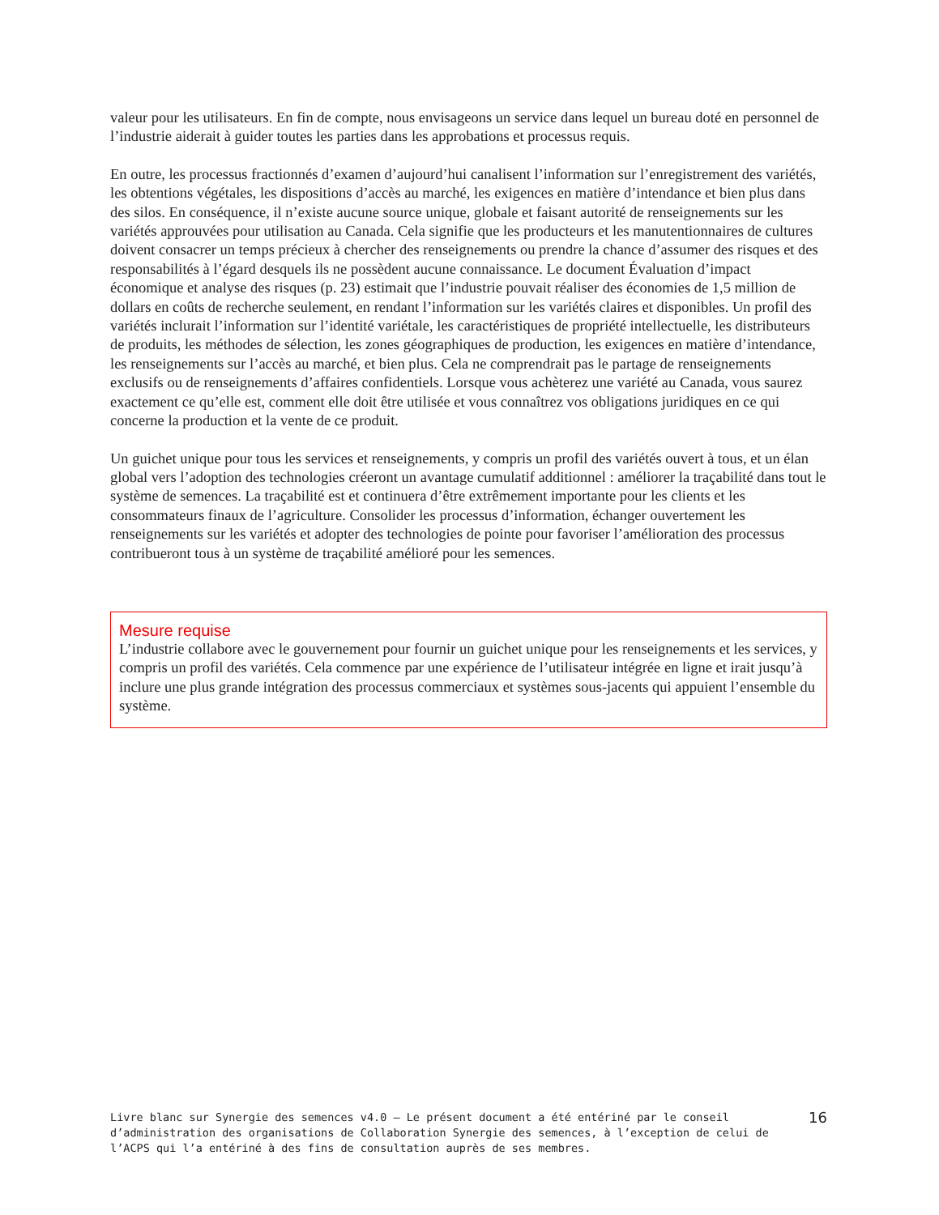valeur pour les utilisateurs. En fin de compte, nous envisageons un service dans lequel un bureau doté en personnel de l’industrie aiderait à guider toutes les parties dans les approbations et processus requis.
En outre, les processus fractionnés d’examen d’aujourd’hui canalisent l’information sur l’enregistrement des variétés, les obtentions végétales, les dispositions d’accès au marché, les exigences en matière d’intendance et bien plus dans des silos. En conséquence, il n’existe aucune source unique, globale et faisant autorité de renseignements sur les variétés approuvées pour utilisation au Canada. Cela signifie que les producteurs et les manutentionnaires de cultures doivent consacrer un temps précieux à chercher des renseignements ou prendre la chance d’assumer des risques et des responsabilités à l’égard desquels ils ne possèdent aucune connaissance. Le document Évaluation d’impact économique et analyse des risques (p. 23) estimait que l’industrie pouvait réaliser des économies de 1,5 million de dollars en coûts de recherche seulement, en rendant l’information sur les variétés claires et disponibles. Un profil des variétés inclurait l’information sur l’identité variétale, les caractéristiques de propriété intellectuelle, les distributeurs de produits, les méthodes de sélection, les zones géographiques de production, les exigences en matière d’intendance, les renseignements sur l’accès au marché, et bien plus. Cela ne comprendrait pas le partage de renseignements exclusifs ou de renseignements d’affaires confidentiels. Lorsque vous achèterez une variété au Canada, vous saurez exactement ce qu’elle est, comment elle doit être utilisée et vous connaîtrez vos obligations juridiques en ce qui concerne la production et la vente de ce produit.
Un guichet unique pour tous les services et renseignements, y compris un profil des variétés ouvert à tous, et un élan global vers l’adoption des technologies créeront un avantage cumulatif additionnel : améliorer la traçabilité dans tout le système de semences. La traçabilité est et continuera d’être extrêmement importante pour les clients et les consommateurs finaux de l’agriculture. Consolider les processus d’information, échanger ouvertement les renseignements sur les variétés et adopter des technologies de pointe pour favoriser l’amélioration des processus contribueront tous à un système de traçabilité amélioré pour les semences.
Mesure requise
L’industrie collabore avec le gouvernement pour fournir un guichet unique pour les renseignements et les services, y compris un profil des variétés. Cela commence par une expérience de l’utilisateur intégrée en ligne et irait jusqu’à inclure une plus grande intégration des processus commerciaux et systèmes sous-jacents qui appuient l’ensemble du système.
Livre blanc sur Synergie des semences v4.0 – Le présent document a été entériné par le conseil d’administration des organisations de Collaboration Synergie des semences, à l’exception de celui de l’ACPS qui l’a entériné à des fins de consultation auprès de ses membres.
16